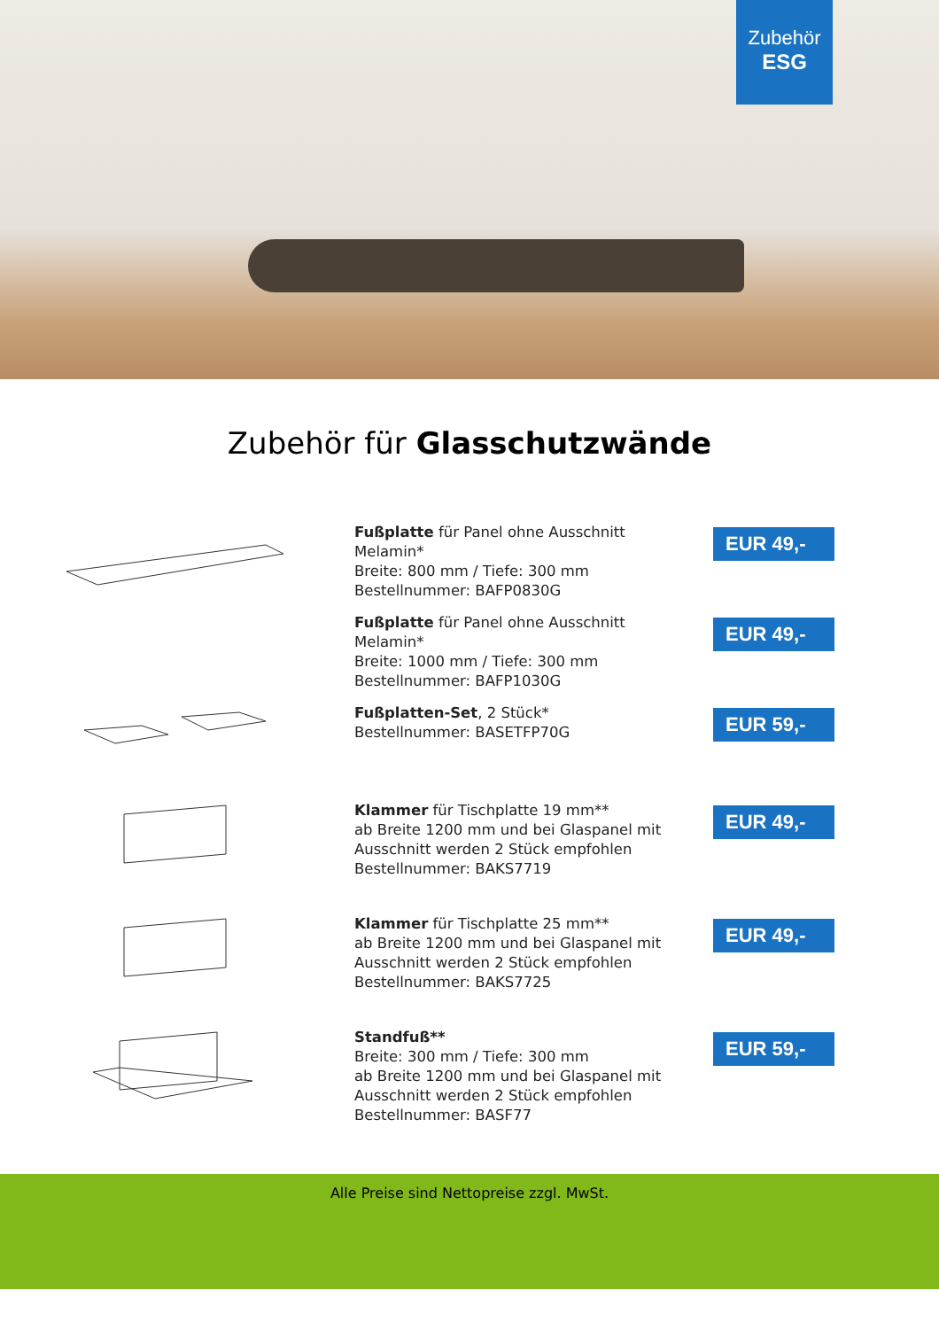Zubehör
ESG
Zubehör für Glasschutzwände
Fußplatte für Panel ohne Ausschnitt
Melamin*
Breite: 800 mm / Tiefe: 300 mm
Bestellnummer: BAFP0830G
EUR 49,-
Fußplatte für Panel ohne Ausschnitt
Melamin*
Breite: 1000 mm / Tiefe: 300 mm
Bestellnummer: BAFP1030G
EUR 49,-
Fußplatten-Set, 2 Stück*
Bestellnummer: BASETFP70G
EUR 59,-
Klammer für Tischplatte 19 mm**
ab Breite 1200 mm und bei Glaspanel mit
Ausschnitt werden 2 Stück empfohlen
Bestellnummer: BAKS7719
EUR 49,-
Klammer für Tischplatte 25 mm**
ab Breite 1200 mm und bei Glaspanel mit
Ausschnitt werden 2 Stück empfohlen
Bestellnummer: BAKS7725
EUR 49,-
Standfuß**
Breite: 300 mm / Tiefe: 300 mm
ab Breite 1200 mm und bei Glaspanel mit
Ausschnitt werden 2 Stück empfohlen
Bestellnummer: BASF77
EUR 59,-
Alle Preise sind Nettopreise zzgl. MwSt.